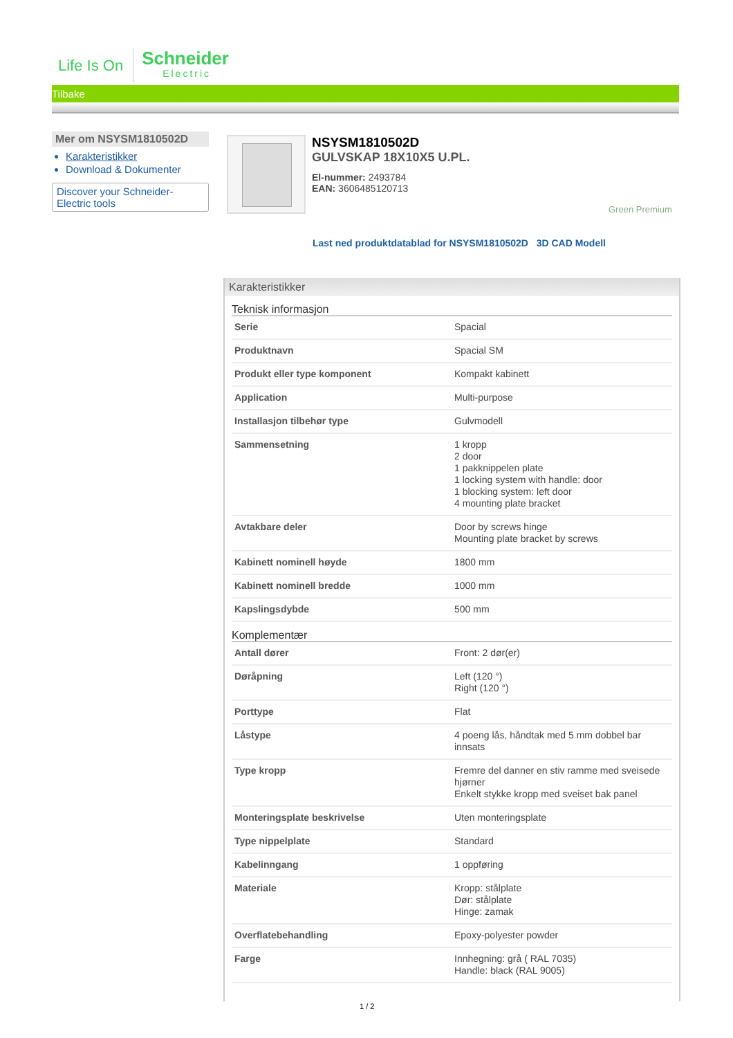Life Is On
Schneider
Electric
Tilbake
Mer om NSYSM1810502D
Karakteristikker
Download & Dokumenter
Discover your Schneider-Electric tools
NSYSM1810502D
GULVSKAP 18X10X5 U.PL.
El-nummer: 2493784
EAN: 3606485120713
Green Premium
Last ned produktdatablad for NSYSM1810502D 3D CAD Modell
Karakteristikker
Teknisk informasjon
| Serie | Spacial |
| Produktnavn | Spacial SM |
| Produkt eller type komponent | Kompakt kabinett |
| Application | Multi-purpose |
| Installasjon tilbehør type | Gulvmodell |
| Sammensetning | 1 kropp 2 door 1 pakknippelen plate 1 locking system with handle: door 1 blocking system: left door 4 mounting plate bracket |
| Avtakbare deler | Door by screws hinge Mounting plate bracket by screws |
| Kabinett nominell høyde | 1800 mm |
| Kabinett nominell bredde | 1000 mm |
| Kapslingsdybde | 500 mm |
Komplementær
| Antall dører | Front: 2 dør(er) |
| Døråpning | Left (120 °) Right (120 °) |
| Porttype | Flat |
| Låstype | 4 poeng lås, håndtak med 5 mm dobbel bar innsats |
| Type kropp | Fremre del danner en stiv ramme med sveisede hjørner Enkelt stykke kropp med sveiset bak panel |
| Monteringsplate beskrivelse | Uten monteringsplate |
| Type nippelplate | Standard |
| Kabelinngang | 1 oppføring |
| Materiale | Kropp: stålplate Dør: stålplate Hinge: zamak |
| Overflatebehandling | Epoxy-polyester powder |
| Farge | Innhegning: grå ( RAL 7035) Handle: black (RAL 9005) |
1 / 2